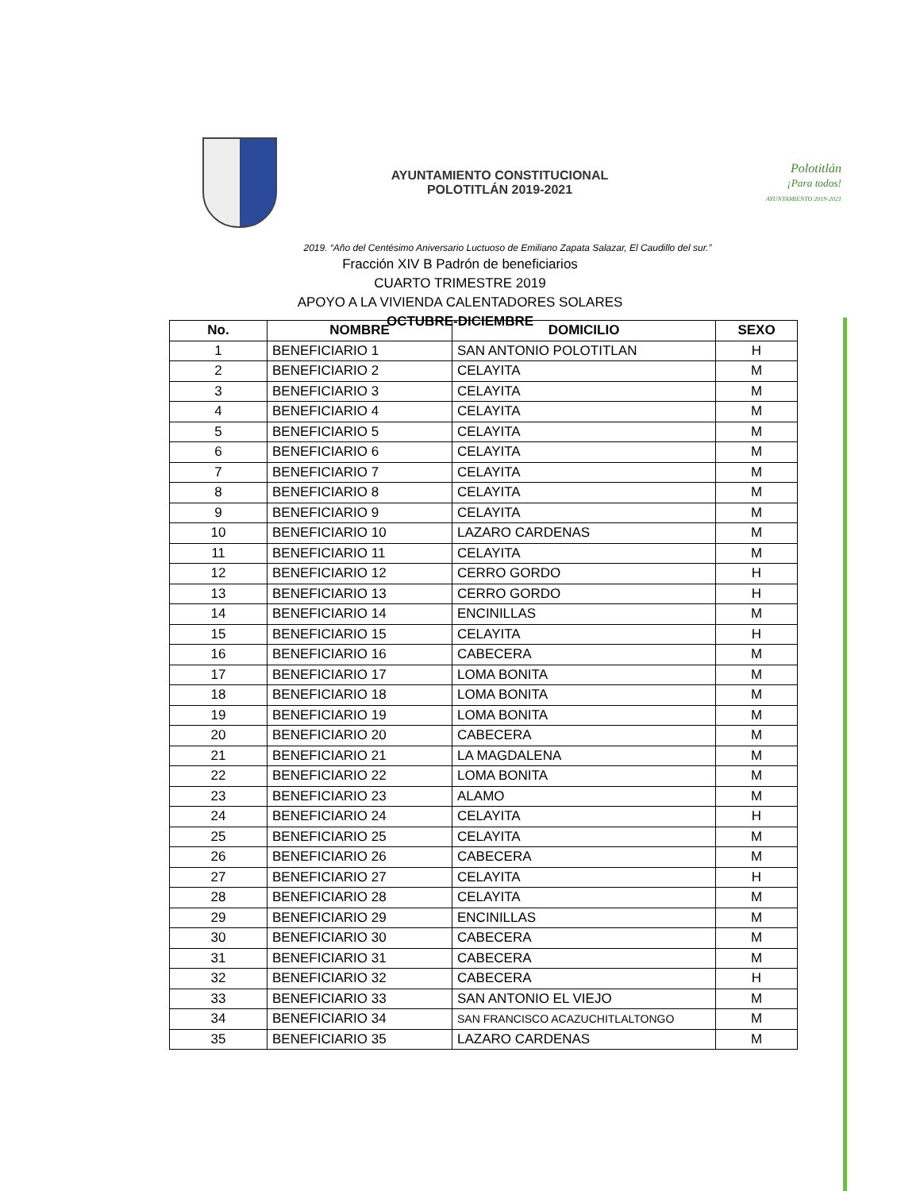AYUNTAMIENTO CONSTITUCIONAL
POLOTITLÁN 2019-2021
Polotitlán
¡Para todos!
AYUNTAMIENTO 2019-2021
2019. “Año del Centésimo Aniversario Luctuoso de Emiliano Zapata Salazar, El Caudillo del sur.”
Fracción XIV B Padrón de beneficiarios
CUARTO TRIMESTRE 2019
APOYO A LA VIVIENDA CALENTADORES SOLARES
OCTUBRE-DICIEMBRE
| No. | NOMBRE | DOMICILIO | SEXO |
| --- | --- | --- | --- |
| 1 | BENEFICIARIO 1 | SAN ANTONIO POLOTITLAN | H |
| 2 | BENEFICIARIO 2 | CELAYITA | M |
| 3 | BENEFICIARIO 3 | CELAYITA | M |
| 4 | BENEFICIARIO 4 | CELAYITA | M |
| 5 | BENEFICIARIO 5 | CELAYITA | M |
| 6 | BENEFICIARIO 6 | CELAYITA | M |
| 7 | BENEFICIARIO 7 | CELAYITA | M |
| 8 | BENEFICIARIO 8 | CELAYITA | M |
| 9 | BENEFICIARIO 9 | CELAYITA | M |
| 10 | BENEFICIARIO 10 | LAZARO CARDENAS | M |
| 11 | BENEFICIARIO 11 | CELAYITA | M |
| 12 | BENEFICIARIO 12 | CERRO GORDO | H |
| 13 | BENEFICIARIO 13 | CERRO GORDO | H |
| 14 | BENEFICIARIO 14 | ENCINILLAS | M |
| 15 | BENEFICIARIO 15 | CELAYITA | H |
| 16 | BENEFICIARIO 16 | CABECERA | M |
| 17 | BENEFICIARIO 17 | LOMA BONITA | M |
| 18 | BENEFICIARIO 18 | LOMA BONITA | M |
| 19 | BENEFICIARIO 19 | LOMA BONITA | M |
| 20 | BENEFICIARIO 20 | CABECERA | M |
| 21 | BENEFICIARIO 21 | LA MAGDALENA | M |
| 22 | BENEFICIARIO 22 | LOMA BONITA | M |
| 23 | BENEFICIARIO 23 | ALAMO | M |
| 24 | BENEFICIARIO 24 | CELAYITA | H |
| 25 | BENEFICIARIO 25 | CELAYITA | M |
| 26 | BENEFICIARIO 26 | CABECERA | M |
| 27 | BENEFICIARIO 27 | CELAYITA | H |
| 28 | BENEFICIARIO 28 | CELAYITA | M |
| 29 | BENEFICIARIO 29 | ENCINILLAS | M |
| 30 | BENEFICIARIO 30 | CABECERA | M |
| 31 | BENEFICIARIO 31 | CABECERA | M |
| 32 | BENEFICIARIO 32 | CABECERA | H |
| 33 | BENEFICIARIO 33 | SAN ANTONIO EL VIEJO | M |
| 34 | BENEFICIARIO 34 | SAN FRANCISCO ACAZUCHITLALTONGO | M |
| 35 | BENEFICIARIO 35 | LAZARO CARDENAS | M |